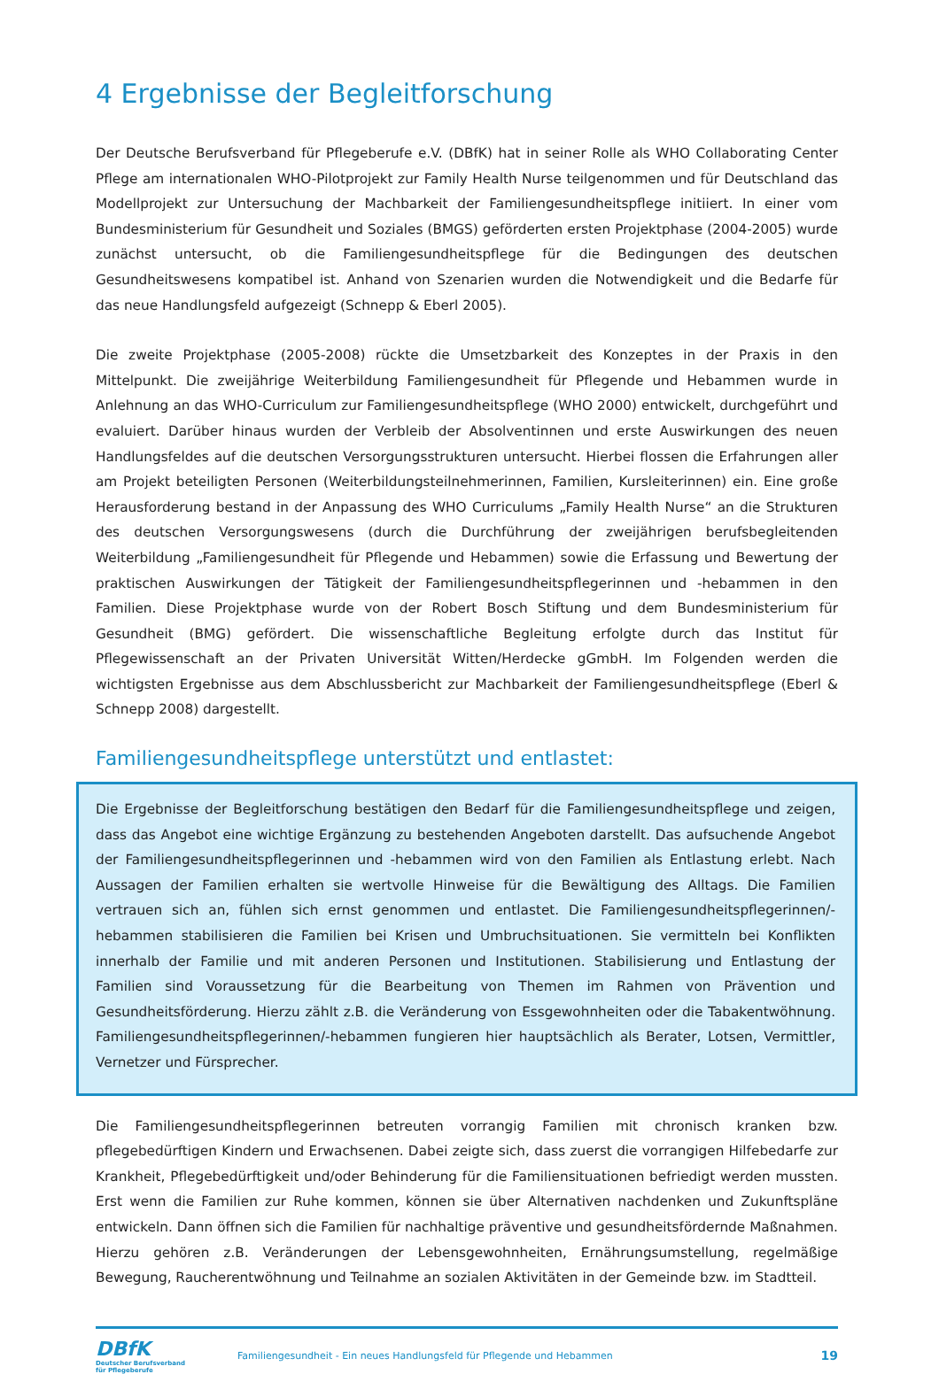4 Ergebnisse der Begleitforschung
Der Deutsche Berufsverband für Pflegeberufe e.V. (DBfK) hat in seiner Rolle als WHO Collaborating Center Pflege am internationalen WHO-Pilotprojekt zur Family Health Nurse teilgenommen und für Deutschland das Modellprojekt zur Untersuchung der Machbarkeit der Familiengesundheitspflege initiiert. In einer vom Bundesministerium für Gesundheit und Soziales (BMGS) geförderten ersten Projektphase (2004-2005) wurde zunächst untersucht, ob die Familiengesundheitspflege für die Bedingungen des deutschen Gesundheitswesens kompatibel ist. Anhand von Szenarien wurden die Notwendigkeit und die Bedarfe für das neue Handlungsfeld aufgezeigt (Schnepp & Eberl 2005).
Die zweite Projektphase (2005-2008) rückte die Umsetzbarkeit des Konzeptes in der Praxis in den Mittelpunkt. Die zweijährige Weiterbildung Familiengesundheit für Pflegende und Hebammen wurde in Anlehnung an das WHO-Curriculum zur Familiengesundheitspflege (WHO 2000) entwickelt, durchgeführt und evaluiert. Darüber hinaus wurden der Verbleib der Absolventinnen und erste Auswirkungen des neuen Handlungsfeldes auf die deutschen Versorgungsstrukturen untersucht. Hierbei flossen die Erfahrungen aller am Projekt beteiligten Personen (Weiterbildungsteilnehmerinnen, Familien, Kursleiterinnen) ein. Eine große Herausforderung bestand in der Anpassung des WHO Curriculums „Family Health Nurse“ an die Strukturen des deutschen Versorgungswesens (durch die Durchführung der zweijährigen berufsbegleitenden Weiterbildung „Familiengesundheit für Pflegende und Hebammen) sowie die Erfassung und Bewertung der praktischen Auswirkungen der Tätigkeit der Familiengesundheitspflegerinnen und -hebammen in den Familien. Diese Projektphase wurde von der Robert Bosch Stiftung und dem Bundesministerium für Gesundheit (BMG) gefördert. Die wissenschaftliche Begleitung erfolgte durch das Institut für Pflegewissenschaft an der Privaten Universität Witten/Herdecke gGmbH. Im Folgenden werden die wichtigsten Ergebnisse aus dem Abschlussbericht zur Machbarkeit der Familiengesundheitspflege (Eberl & Schnepp 2008) dargestellt.
Familiengesundheitspflege unterstützt und entlastet:
Die Ergebnisse der Begleitforschung bestätigen den Bedarf für die Familiengesundheitspflege und zeigen, dass das Angebot eine wichtige Ergänzung zu bestehenden Angeboten darstellt. Das aufsuchende Angebot der Familiengesundheitspflegerinnen und -hebammen wird von den Familien als Entlastung erlebt. Nach Aussagen der Familien erhalten sie wertvolle Hinweise für die Bewältigung des Alltags. Die Familien vertrauen sich an, fühlen sich ernst genommen und entlastet. Die Familiengesundheitspflegerinnen/-hebammen stabilisieren die Familien bei Krisen und Umbruchsituationen. Sie vermitteln bei Konflikten innerhalb der Familie und mit anderen Personen und Institutionen. Stabilisierung und Entlastung der Familien sind Voraussetzung für die Bearbeitung von Themen im Rahmen von Prävention und Gesundheitsförderung. Hierzu zählt z.B. die Veränderung von Essgewohnheiten oder die Tabakentwöhnung. Familiengesundheitspflegerinnen/-hebammen fungieren hier hauptsächlich als Berater, Lotsen, Vermittler, Vernetzer und Fürsprecher.
Die Familiengesundheitspflegerinnen betreuten vorrangig Familien mit chronisch kranken bzw. pflegebedürftigen Kindern und Erwachsenen. Dabei zeigte sich, dass zuerst die vorrangigen Hilfebedarfe zur Krankheit, Pflegebedürftigkeit und/oder Behinderung für die Familiensituationen befriedigt werden mussten. Erst wenn die Familien zur Ruhe kommen, können sie über Alternativen nachdenken und Zukunftspläne entwickeln. Dann öffnen sich die Familien für nachhaltige präventive und gesundheitsfördernde Maßnahmen. Hierzu gehören z.B. Veränderungen der Lebensgewohnheiten, Ernährungsumstellung, regelmäßige Bewegung, Raucherentwöhnung und Teilnahme an sozialen Aktivitäten in der Gemeinde bzw. im Stadtteil.
DBfK
Deutscher Berufsverband
für Pflegeberufe
Familiengesundheit - Ein neues Handlungsfeld für Pflegende und Hebammen
19